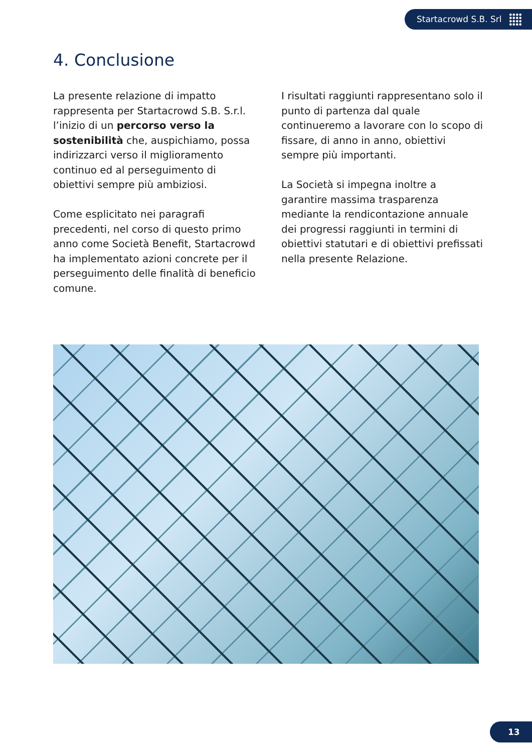Startacrowd S.B. Srl
4. Conclusione
La presente relazione di impatto rappresenta per Startacrowd S.B. S.r.l. l’inizio di un percorso verso la sostenibilità che, auspichiamo, possa indirizzarci verso il miglioramento continuo ed al perseguimento di obiettivi sempre più ambiziosi.
Come esplicitato nei paragrafi precedenti, nel corso di questo primo anno come Società Benefit, Startacrowd ha implementato azioni concrete per il perseguimento delle finalità di beneficio comune.
I risultati raggiunti rappresentano solo il punto di partenza dal quale continueremo a lavorare con lo scopo di fissare, di anno in anno, obiettivi sempre più importanti.
La Società si impegna inoltre a garantire massima trasparenza mediante la rendicontazione annuale dei progressi raggiunti in termini di obiettivi statutari e di obiettivi prefissati nella presente Relazione.
13